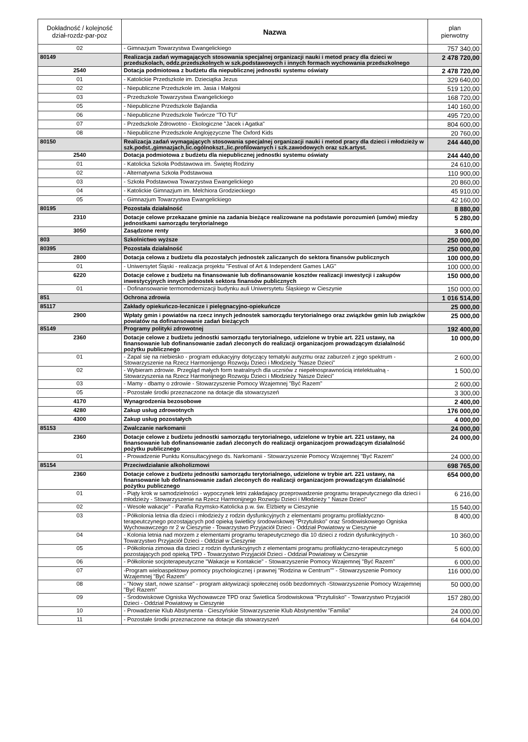| Dokładność / kolejność dział-rozdz-par-poz | Nazwa | plan pierwotny |
| --- | --- | --- |
| 02 | - Gimnazjum Towarzystwa Ewangelickiego | 757 340,00 |
| 80149 | Realizacja zadań wymagających stosowania specjalnej organizacji nauki i metod pracy dla dzieci w przedszkolach, oddz.przedszkolnych w szk.podstawowych i innych formach wychowania przedszkolnego | 2 478 720,00 |
| 2540 | Dotacja podmiotowa z budżetu dla niepublicznej jednostki systemu oświaty | 2 478 720,00 |
| 01 | - Katolickie Przedszkole im. Dzieciątka Jezus | 329 640,00 |
| 02 | - Niepubliczne Przedszkole im. Jasia i Małgosi | 519 120,00 |
| 03 | - Przedszkole Towarzystwa Ewangelickiego | 168 720,00 |
| 05 | - Niepubliczne Przedszkole Bajlandia | 140 160,00 |
| 06 | - Niepubliczne Przedszkole Twórcze "TO TU" | 495 720,00 |
| 07 | - Przedszkole Zdrowotno - Ekologiczne "Jacek i Agatka" | 804 600,00 |
| 08 | - Niepubliczne Przedszkole Anglojęzyczne The Oxford Kids | 20 760,00 |
| 80150 | Realizacja zadań wymagających stosowania specjalnej organizacji nauki i metod pracy dla dzieci i młodzieży w szk.podst.,gimnazjach,lic.ogólnokszt.,lic.profilowanych i szk.zawodowych oraz szk.artyst. | 244 440,00 |
| 2540 | Dotacja podmiotowa z budżetu dla niepublicznej jednostki systemu oświaty | 244 440,00 |
| 01 | - Katolicka Szkoła Podstawowa im. Świętej Rodziny | 24 610,00 |
| 02 | - Alternatywna Szkoła Podstawowa | 110 900,00 |
| 03 | - Szkoła Podstawowa Towarzystwa Ewangelickiego | 20 860,00 |
| 04 | - Katolickie Gimnazjum im. Melchiora Grodzieckiego | 45 910,00 |
| 05 | - Gimnazjum Towarzystwa Ewangelickiego | 42 160,00 |
| 80195 | Pozostała działalność | 8 880,00 |
| 2310 | Dotacje celowe przekazane gminie na zadania bieżące realizowane na podstawie porozumień (umów) miedzy jednostkami samorządu terytorialnego | 5 280,00 |
| 3050 | Zasądzone renty | 3 600,00 |
| 803 | Szkolnictwo wyższe | 250 000,00 |
| 80395 | Pozostała działalność | 250 000,00 |
| 2800 | Dotacja celowa z budżetu dla pozostałych jednostek zaliczanych do sektora finansów publicznych | 100 000,00 |
| 01 | - Uniwersytet Śląski - realizacja projektu "Festival of Art & Independent Games LAG" | 100 000,00 |
| 6220 | Dotacje celowe z budżetu na finansowanie lub dofinansowanie kosztów realizacji inwestycji i zakupów inwestycyjnych innych jednostek sektora finansów publicznych | 150 000,00 |
| 01 | - Dofinansowanie termomodernizacji budynku auli Uniwersytetu Śląskiego w Cieszynie | 150 000,00 |
| 851 | Ochrona zdrowia | 1 016 514,00 |
| 85117 | Zakłady opiekuńczo-lecznicze i pielęgnacyjno-opiekuńcze | 25 000,00 |
| 2900 | Wpłaty gmin i powiatów na rzecz innych jednostek samorządu terytorialnego oraz związków gmin lub związków powiatów na dofinansowanie zadań bieżących | 25 000,00 |
| 85149 | Programy polityki zdrowotnej | 192 400,00 |
| 2360 | Dotacje celowe z budżetu jednostki samorządu terytorialnego, udzielone w trybie art. 221 ustawy, na finansowanie lub dofinansowanie zadań zleconych do realizacji organizacjom prowadzącym działalność pożytku publicznego | 10 000,00 |
| 01 | - Zapal się na niebiesko - program edukacyjny dotyczący tematyki autyzmu oraz zaburzeń z jego spektrum - Stowarzyszenie na Rzecz Harmonijengo Rozwoju Dzieci i Młodzieży "Nasze Dzieci" | 2 600,00 |
| 02 | - Wybieram zdrowie. Przegląd małych form teatralnych dla uczniów z niepełnosprawnością intelektualną - Stowarzyszenia na Rzecz Harmonijnego Rozwoju Dzieci i Młodzieży 'Nasze Dzieci" | 1 500,00 |
| 03 | - Mamy - dbamy o zdrowie - Stowarzyszenie Pomocy Wzajemnej "Być Razem" | 2 600,00 |
| 05 | - Pozostałe środki przeznaczone na dotacje dla stowarzyszeń | 3 300,00 |
| 4170 | Wynagrodzenia bezosobowe | 2 400,00 |
| 4280 | Zakup usług zdrowotnych | 176 000,00 |
| 4300 | Zakup usług pozostałych | 4 000,00 |
| 85153 | Zwalczanie narkomanii | 24 000,00 |
| 2360 | Dotacje celowe z budżetu jednostki samorządu terytorialnego, udzielone w trybie art. 221 ustawy, na finansowanie lub dofinansowanie zadań zleconych do realizacji organizacjom prowadzącym działalność pożytku publicznego | 24 000,00 |
| 01 | - Prowadzenie Punktu Konsultacyjnego ds. Narkomanii - Stowarzyszenie Pomocy Wzajemnej "Być Razem" | 24 000,00 |
| 85154 | Przeciwdziałanie alkoholizmowi | 698 765,00 |
| 2360 | Dotacje celowe z budżetu jednostki samorządu terytorialnego, udzielone w trybie art. 221 ustawy, na finansowanie lub dofinansowanie zadań zleconych do realizacji organizacjom prowadzącym działalność pożytku publicznego | 654 000,00 |
| 01 | - Piąty krok w samodzielności - wypoczynek letni zakładajacy przeprowadzenie programu terapeutycznego dla dzieci i młodzieży - Stowarzyszenie na Rzecz Harmonijnego Rozwoju Dzieci i Młodzieży " Nasze Dzieci" | 6 216,00 |
| 02 | - Wesołe wakacje" - Parafia Rzymsko-Katolicka p.w. św. Elżbiety w Cieszynie | 15 540,00 |
| 03 | - Półkolonia letnia dla dzieci i młodzieży z rodzin dysfunkcyjnych z elementami programu profilaktyczno-terapeutczynego pozostających pod opieką świetlicy środowiskowej "Przytulisko" oraz Środowiskowego Ogniska Wychowawczego nr 2 w Cieszynie - Towarzystwo Przyjaciół Dzieci - Oddział Powiatowy w Cieszynie | 8 400,00 |
| 04 | - Kolonia letnia nad morzem z elementami programu terapeutycznego dla 10 dzieci z rodzin dysfunkcyjnych - Towarzystwo Przyjaciół Dzieci - Oddział w Cieszynie | 10 360,00 |
| 05 | - Półkolonia zimowa dla dzieci z rodzin dysfunkcyjnych z elementami programu profilaktyczno-terapeutczynego pozostających pod opieką TPD - Towarzystwo Przyjaciół Dzieci - Oddział Powiatowy w Cieszynie | 5 600,00 |
| 06 | - Półkolonie socjoterapeutyczne "Wakacje w Kontakcie" - Stowarzyszenie Pomocy Wzajemnej "Być Razem" | 6 000,00 |
| 07 | -Program wieloaspektowy pomocy psychologicznej i prawnej "Rodzina w Centrum"" - Stowarzyszenie Pomocy Wzajemnej "Być Razem" | 116 000,00 |
| 08 | - "Nowy start, nowe szanse" - program aktywizacji społecznej osób bezdomnych -Stowarzyszenie Pomocy Wzajemnej "Być Razem" | 50 000,00 |
| 09 | - Środowiskowe Ogniska Wychowawcze TPD oraz Świetlica Środowiskowa "Przytulisko" - Towarzystwo Przyjaciół Dzieci - Oddział Powiatowy w Cieszynie | 157 280,00 |
| 10 | - Prowadzenie Klub Abstynenta - Cieszyńskie Stowarzyszenie Klub Abstynentów "Familia" | 24 000,00 |
| 11 | - Pozostałe środki przeznaczone na dotacje dla stowarzyszeń | 64 604,00 |